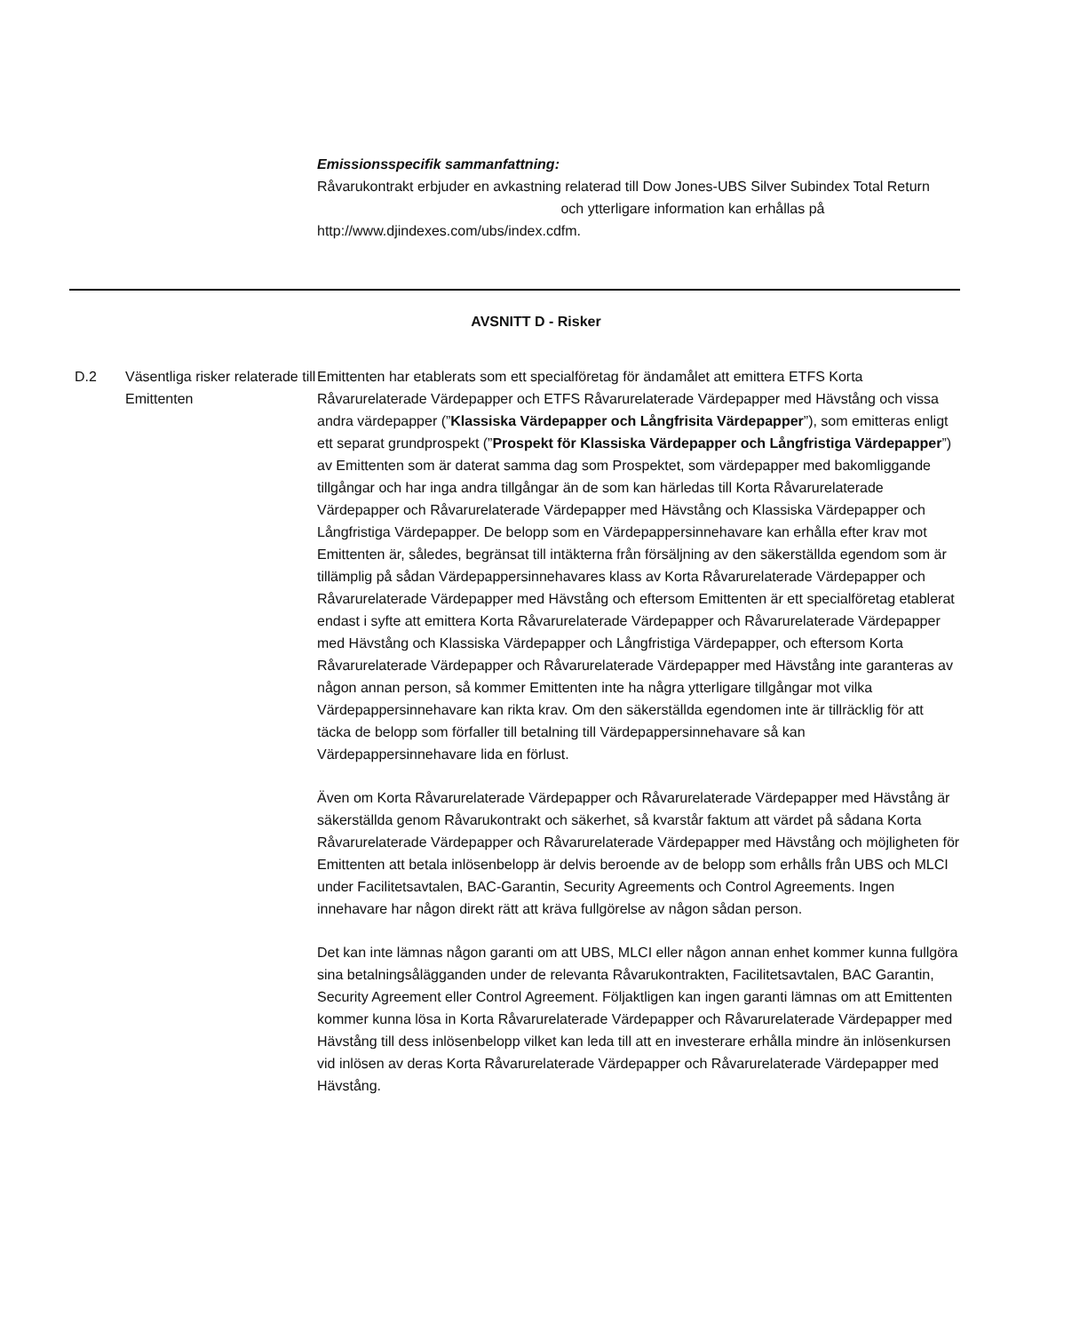Emissionsspecifik sammanfattning:
Råvarukontrakt erbjuder en avkastning relaterad till Dow Jones-UBS Silver Subindex Total Return och ytterligare information kan erhållas på http://www.djindexes.com/ubs/index.cdfm.
AVSNITT D - Risker
D.2 Väsentliga risker relaterade till Emittenten
Emittenten har etablerats som ett specialföretag för ändamålet att emittera ETFS Korta Råvarurelaterade Värdepapper och ETFS Råvarurelaterade Värdepapper med Hävstång och vissa andra värdepapper (”Klassiska Värdepapper och Långfrisita Värdepapper”), som emitteras enligt ett separat grundprospekt (”Prospekt för Klassiska Värdepapper och Långfristiga Värdepapper”) av Emittenten som är daterat samma dag som Prospektet, som värdepapper med bakomliggande tillgångar och har inga andra tillgångar än de som kan härledas till Korta Råvarurelaterade Värdepapper och Råvarurelaterade Värdepapper med Hävstång och Klassiska Värdepapper och Långfristiga Värdepapper. De belopp som en Värdepappersinnehavare kan erhålla efter krav mot Emittenten är, således, begränsat till intäkterna från försäljning av den säkerställda egendom som är tillämplig på sådan Värdepappersinnehavares klass av Korta Råvarurelaterade Värdepapper och Råvarurelaterade Värdepapper med Hävstång och eftersom Emittenten är ett specialföretag etablerat endast i syfte att emittera Korta Råvarurelaterade Värdepapper och Råvarurelaterade Värdepapper med Hävstång och Klassiska Värdepapper och Långfristiga Värdepapper, och eftersom Korta Råvarurelaterade Värdepapper och Råvarurelaterade Värdepapper med Hävstång inte garanteras av någon annan person, så kommer Emittenten inte ha några ytterligare tillgångar mot vilka Värdepappersinnehavare kan rikta krav. Om den säkerställda egendomen inte är tillräcklig för att täcka de belopp som förfaller till betalning till Värdepappersinnehavare så kan Värdepappersinnehavare lida en förlust.
Även om Korta Råvarurelaterade Värdepapper och Råvarurelaterade Värdepapper med Hävstång är säkerställda genom Råvarukontrakt och säkerhet, så kvarstår faktum att värdet på sådana Korta Råvarurelaterade Värdepapper och Råvarurelaterade Värdepapper med Hävstång och möjligheten för Emittenten att betala inlösenbelopp är delvis beroende av de belopp som erhålls från UBS och MLCI under Facilitetsavtalen, BAC-Garantin, Security Agreements och Control Agreements. Ingen innehavare har någon direkt rätt att kräva fullgörelse av någon sådan person.
Det kan inte lämnas någon garanti om att UBS, MLCI eller någon annan enhet kommer kunna fullgöra sina betalningsålägganden under de relevanta Råvarukontrakten, Facilitetsavtalen, BAC Garantin, Security Agreement eller Control Agreement. Följaktligen kan ingen garanti lämnas om att Emittenten kommer kunna lösa in Korta Råvarurelaterade Värdepapper och Råvarurelaterade Värdepapper med Hävstång till dess inlösenbelopp vilket kan leda till att en investerare erhålla mindre än inlösenkursen vid inlösen av deras Korta Råvarurelaterade Värdepapper och Råvarurelaterade Värdepapper med Hävstång.